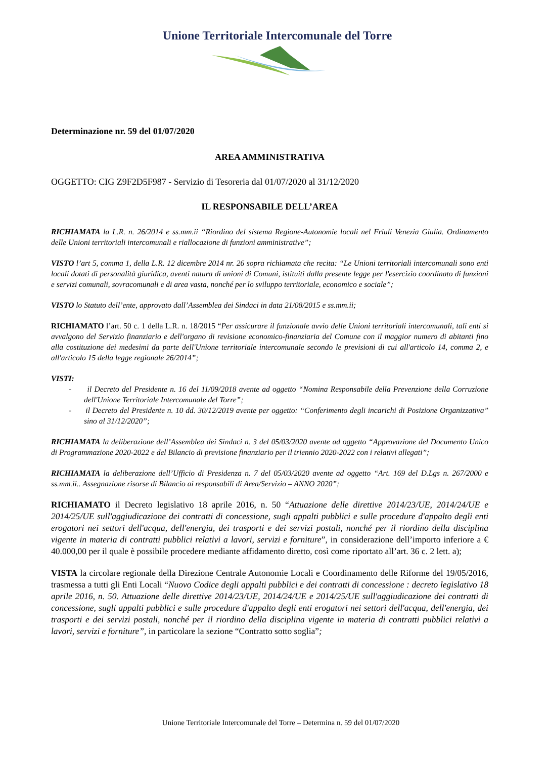Unione Territoriale Intercomunale del Torre
Determinazione nr. 59 del 01/07/2020
AREA AMMINISTRATIVA
OGGETTO: CIG Z9F2D5F987 - Servizio di Tesoreria dal 01/07/2020 al 31/12/2020
IL RESPONSABILE DELL’AREA
RICHIAMATA la L.R. n. 26/2014 e ss.mm.ii “Riordino del sistema Regione-Autonomie locali nel Friuli Venezia Giulia. Ordinamento delle Unioni territoriali intercomunali e riallocazione di funzioni amministrative”;
VISTO l’art 5, comma 1, della L.R. 12 dicembre 2014 nr. 26 sopra richiamata che recita: “Le Unioni territoriali intercomunali sono enti locali dotati di personalità giuridica, aventi natura di unioni di Comuni, istituiti dalla presente legge per l'esercizio coordinato di funzioni e servizi comunali, sovracomunali e di area vasta, nonché per lo sviluppo territoriale, economico e sociale”;
VISTO lo Statuto dell’ente, approvato dall’Assemblea dei Sindaci in data 21/08/2015 e ss.mm.ii;
RICHIAMATO l’art. 50 c. 1 della L.R. n. 18/2015 “Per assicurare il funzionale avvio delle Unioni territoriali intercomunali, tali enti si avvalgono del Servizio finanziario e dell'organo di revisione economico-finanziaria del Comune con il maggior numero di abitanti fino alla costituzione dei medesimi da parte dell'Unione territoriale intercomunale secondo le previsioni di cui all'articolo 14, comma 2, e all'articolo 15 della legge regionale 26/2014”;
VISTI:
- il Decreto del Presidente n. 16 del 11/09/2018 avente ad oggetto “Nomina Responsabile della Prevenzione della Corruzione dell'Unione Territoriale Intercomunale del Torre”;
- il Decreto del Presidente n. 10 dd. 30/12/2019 avente per oggetto: “Conferimento degli incarichi di Posizione Organizzativa” sino al 31/12/2020”;
RICHIAMATA la deliberazione dell’Assemblea dei Sindaci n. 3 del 05/03/2020 avente ad oggetto “Approvazione del Documento Unico di Programmazione 2020-2022 e del Bilancio di previsione finanziario per il triennio 2020-2022 con i relativi allegati”;
RICHIAMATA la deliberazione dell’Ufficio di Presidenza n. 7 del 05/03/2020 avente ad oggetto “Art. 169 del D.Lgs n. 267/2000 e ss.mm.ii.. Assegnazione risorse di Bilancio ai responsabili di Area/Servizio – ANNO 2020”;
RICHIAMATO il Decreto legislativo 18 aprile 2016, n. 50 “Attuazione delle direttive 2014/23/UE, 2014/24/UE e 2014/25/UE sull'aggiudicazione dei contratti di concessione, sugli appalti pubblici e sulle procedure d'appalto degli enti erogatori nei settori dell'acqua, dell'energia, dei trasporti e dei servizi postali, nonché per il riordino della disciplina vigente in materia di contratti pubblici relativi a lavori, servizi e forniture”, in considerazione dell’importo inferiore a € 40.000,00 per il quale è possibile procedere mediante affidamento diretto, così come riportato all’art. 36 c. 2 lett. a);
VISTA la circolare regionale della Direzione Centrale Autonomie Locali e Coordinamento delle Riforme del 19/05/2016, trasmessa a tutti gli Enti Locali “Nuovo Codice degli appalti pubblici e dei contratti di concessione : decreto legislativo 18 aprile 2016, n. 50. Attuazione delle direttive 2014/23/UE, 2014/24/UE e 2014/25/UE sull'aggiudicazione dei contratti di concessione, sugli appalti pubblici e sulle procedure d'appalto degli enti erogatori nei settori dell'acqua, dell'energia, dei trasporti e dei servizi postali, nonché per il riordino della disciplina vigente in materia di contratti pubblici relativi a lavori, servizi e forniture”, in particolare la sezione “Contratto sotto soglia”;
Unione Territoriale Intercomunale del Torre – Determina n. 59 del 01/07/2020